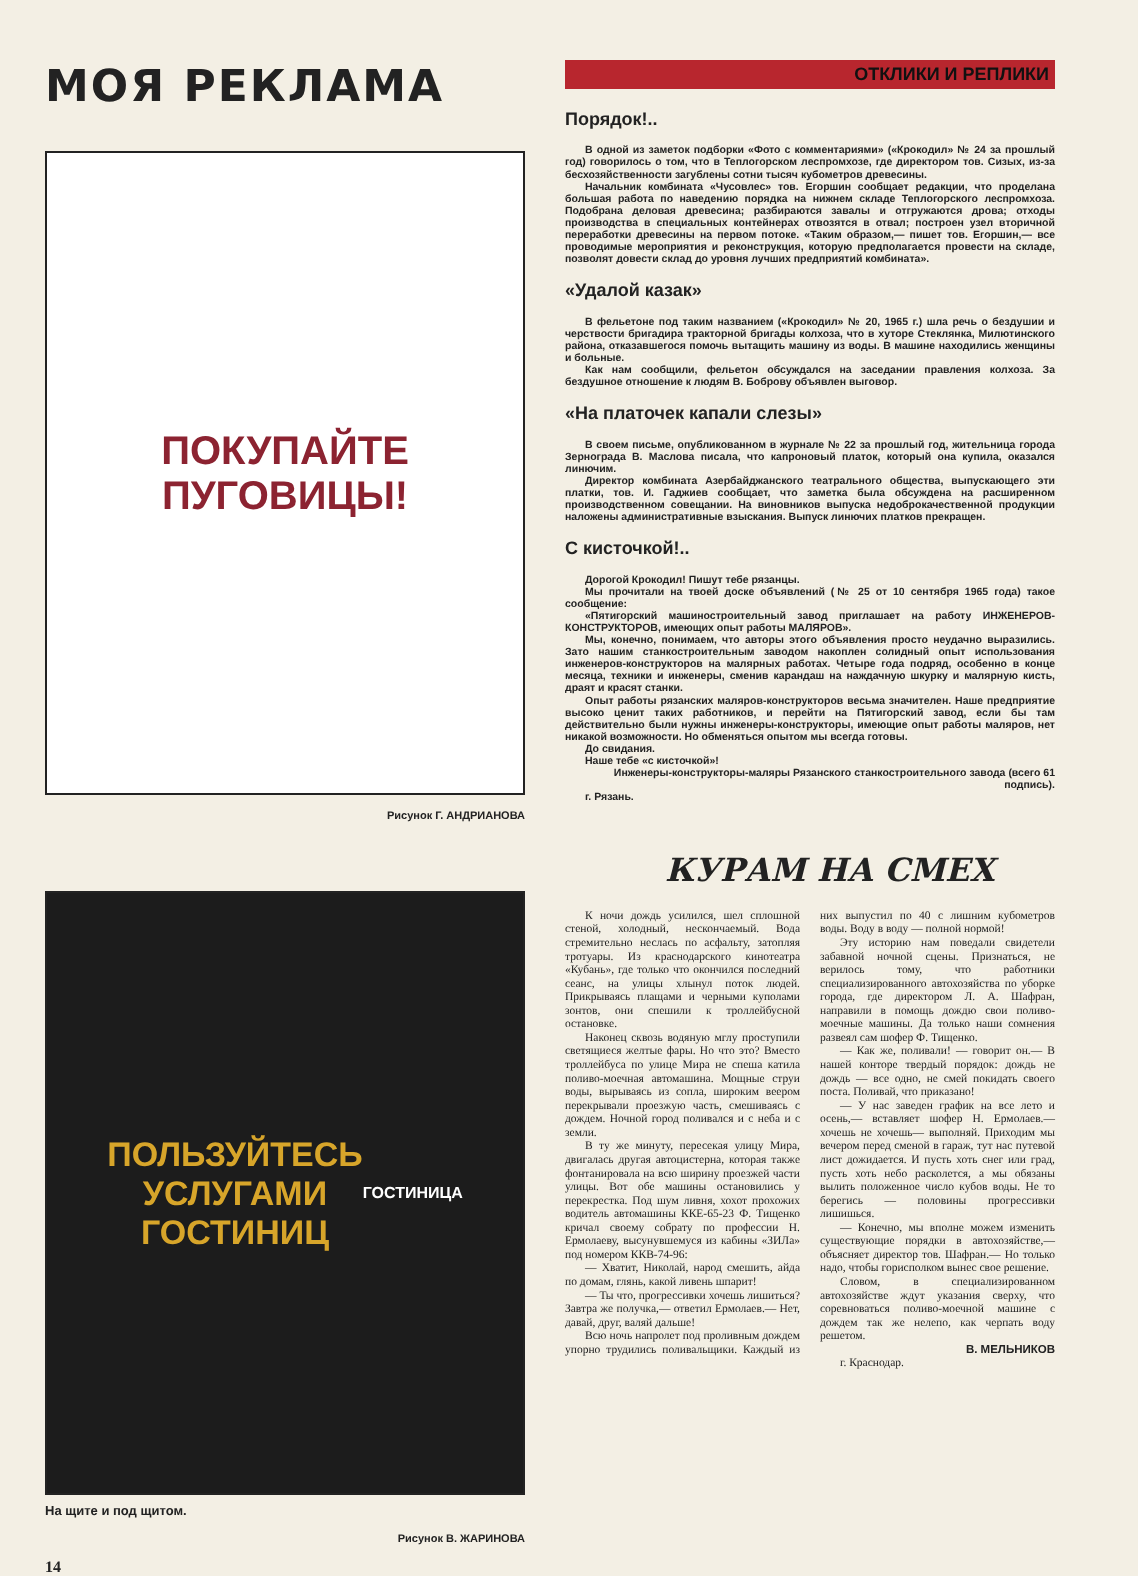МОЯ РЕКЛАМА
ПОКУПАЙТЕ
ПУГОВИЦЫ!
Рисунок Г. АНДРИАНОВА
ПОЛЬЗУЙТЕСЬ
УСЛУГАМИ
ГОСТИНИЦ
ГОСТИНИЦА
На щите и под щитом.
Рисунок В. ЖАРИНОВА
14
ОТКЛИКИ И РЕПЛИКИ
Порядок!..
В одной из заметок подборки «Фото с комментариями» («Крокодил» № 24 за прошлый год) говорилось о том, что в Теплогорском леспромхозе, где директором тов. Сизых, из-за бесхозяйственности загублены сотни тысяч кубометров древесины.
Начальник комбината «Чусовлес» тов. Егоршин сообщает редакции, что проделана большая работа по наведению порядка на нижнем складе Теплогорского леспромхоза. Подобрана деловая древесина; разбираются завалы и отгружаются дрова; отходы производства в специальных контейнерах отвозятся в отвал; построен узел вторичной переработки древесины на первом потоке. «Таким образом,— пишет тов. Егоршин,— все проводимые мероприятия и реконструкция, которую предполагается провести на складе, позволят довести склад до уровня лучших предприятий комбината».
«Удалой казак»
В фельетоне под таким названием («Крокодил» № 20, 1965 г.) шла речь о бездушии и черствости бригадира тракторной бригады колхоза, что в хуторе Стеклянка, Милютинского района, отказавшегося помочь вытащить машину из воды. В машине находились женщины и больные.
Как нам сообщили, фельетон обсуждался на заседании правления колхоза. За бездушное отношение к людям В. Боброву объявлен выговор.
«На платочек капали слезы»
В своем письме, опубликованном в журнале № 22 за прошлый год, жительница города Зернограда В. Маслова писала, что капроновый платок, который она купила, оказался линючим.
Директор комбината Азербайджанского театрального общества, выпускающего эти платки, тов. И. Гаджиев сообщает, что заметка была обсуждена на расширенном производственном совещании. На виновников выпуска недоброкачественной продукции наложены административные взыскания. Выпуск линючих платков прекращен.
С кисточкой!..
Дорогой Крокодил! Пишут тебе рязанцы.
Мы прочитали на твоей доске объявлений (№ 25 от 10 сентября 1965 года) такое сообщение:
«Пятигорский машиностроительный завод приглашает на работу ИНЖЕНЕРОВ-КОНСТРУКТОРОВ, имеющих опыт работы МАЛЯРОВ».
Мы, конечно, понимаем, что авторы этого объявления просто неудачно выразились. Зато нашим станкостроительным заводом накоплен солидный опыт использования инженеров-конструкторов на малярных работах. Четыре года подряд, особенно в конце месяца, техники и инженеры, сменив карандаш на наждачную шкурку и малярную кисть, драят и красят станки.
Опыт работы рязанских маляров-конструкторов весьма значителен. Наше предприятие высоко ценит таких работников, и перейти на Пятигорский завод, если бы там действительно были нужны инженеры-конструкторы, имеющие опыт работы маляров, нет никакой возможности. Но обменяться опытом мы всегда готовы.
До свидания.
Наше тебе «с кисточкой»!
Инженеры-конструкторы-маляры Рязанского станкостроительного завода (всего 61 подпись).
г. Рязань.
КУРАМ НА СМЕХ
К ночи дождь усилился, шел сплошной стеной, холодный, нескончаемый. Вода стремительно неслась по асфальту, затопляя тротуары. Из краснодарского кинотеатра «Кубань», где только что окончился последний сеанс, на улицы хлынул поток людей. Прикрываясь плащами и черными куполами зонтов, они спешили к троллейбусной остановке.
Наконец сквозь водяную мглу проступили светящиеся желтые фары. Но что это? Вместо троллейбуса по улице Мира не спеша катила поливо-моечная автомашина. Мощные струи воды, вырываясь из сопла, широким веером перекрывали проезжую часть, смешиваясь с дождем. Ночной город поливался и с неба и с земли.
В ту же минуту, пересекая улицу Мира, двигалась другая автоцистерна, которая также фонтанировала на всю ширину проезжей части улицы. Вот обе машины остановились у перекрестка. Под шум ливня, хохот прохожих водитель автомашины ККЕ-65-23 Ф. Тищенко кричал своему собрату по профессии Н. Ермолаеву, высунувшемуся из кабины «ЗИЛа» под номером ККВ-74-96:
— Хватит, Николай, народ смешить, айда по домам, глянь, какой ливень шпарит!
— Ты что, прогрессивки хочешь лишиться? Завтра же получка,— ответил Ермолаев.— Нет, давай, друг, валяй дальше!
Всю ночь напролет под проливным дождем упорно трудились поливальщики. Каждый из них выпустил по 40 с лишним кубометров воды. Воду в воду — полной нормой!
Эту историю нам поведали свидетели забавной ночной сцены. Признаться, не верилось тому, что работники специализированного автохозяйства по уборке города, где директором Л. А. Шафран, направили в помощь дождю свои поливо-моечные машины. Да только наши сомнения развеял сам шофер Ф. Тищенко.
— Как же, поливали! — говорит он.— В нашей конторе твердый порядок: дождь не дождь — все одно, не смей покидать своего поста. Поливай, что приказано!
— У нас заведен график на все лето и осень,— вставляет шофер Н. Ермолаев.— хочешь не хочешь— выполняй. Приходим мы вечером перед сменой в гараж, тут нас путевой лист дожидается. И пусть хоть снег или град, пусть хоть небо расколется, а мы обязаны вылить положенное число кубов воды. Не то берегись — половины прогрессивки лишишься.
— Конечно, мы вполне можем изменить существующие порядки в автохозяйстве,— объясняет директор тов. Шафран.— Но только надо, чтобы горисполком вынес свое решение.
Словом, в специализированном автохозяйстве ждут указания сверху, что соревноваться поливо-моечной машине с дождем так же нелепо, как черпать воду решетом.
В. МЕЛЬНИКОВ
г. Краснодар.